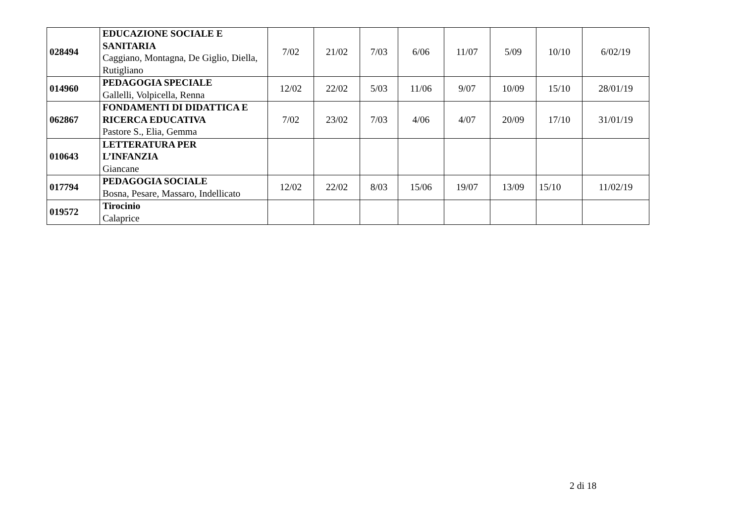| 028494 | EDUCAZIONE SOCIALE E SANITARIA Caggiano, Montagna, De Giglio, Diella, Rutigliano | 7/02 | 21/02 | 7/03 | 6/06 | 11/07 | 5/09 | 10/10 | 6/02/19 |
| 014960 | PEDAGOGIA SPECIALE Gallelli, Volpicella, Renna | 12/02 | 22/02 | 5/03 | 11/06 | 9/07 | 10/09 | 15/10 | 28/01/19 |
| 062867 | FONDAMENTI DI DIDATTICA E RICERCA EDUCATIVA Pastore S., Elia, Gemma | 7/02 | 23/02 | 7/03 | 4/06 | 4/07 | 20/09 | 17/10 | 31/01/19 |
| 010643 | LETTERATURA PER L’INFANZIA Giancane | | | | | | | | |
| 017794 | PEDAGOGIA SOCIALE Bosna, Pesare, Massaro, Indellicato | 12/02 | 22/02 | 8/03 | 15/06 | 19/07 | 13/09 | 15/10 | 11/02/19 |
| 019572 | Tirocinio Calaprice | | | | | | | | |
2 di 18